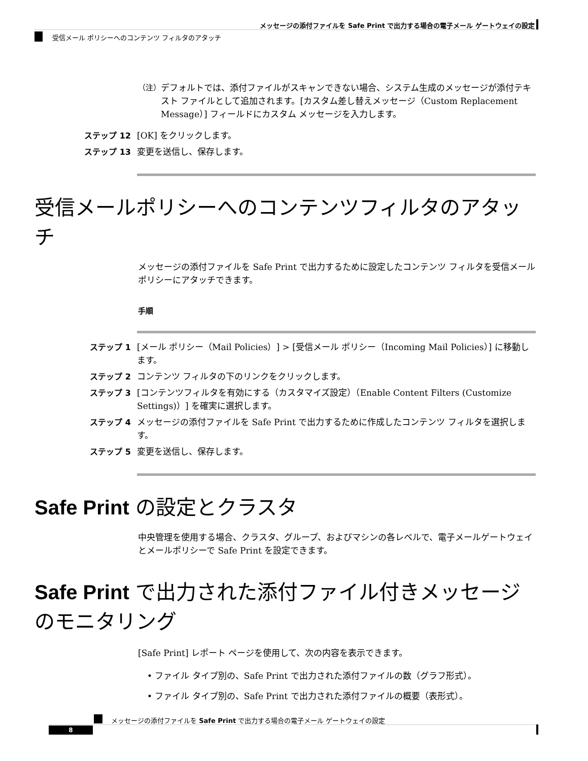メッセージの添付ファイルを Safe Print で出力する場合の電子メール ゲートウェイの設定
受信メール ポリシーへのコンテンツ フィルタのアタッチ
（注） デフォルトでは、添付ファイルがスキャンできない場合、システム生成のメッセージが添付テキスト ファイルとして追加されます。[カスタム差し替えメッセージ（Custom Replacement Message）] フィールドにカスタム メッセージを入力します。
ステップ 12 [OK] をクリックします。
ステップ 13 変更を送信し、保存します。
受信メールポリシーへのコンテンツフィルタのアタッチ
メッセージの添付ファイルを Safe Print で出力するために設定したコンテンツ フィルタを受信メール ポリシーにアタッチできます。
手順
ステップ 1 [メール ポリシー（Mail Policies）] > [受信メール ポリシー（Incoming Mail Policies）] に移動します。
ステップ 2 コンテンツ フィルタの下のリンクをクリックします。
ステップ 3 [コンテンツフィルタを有効にする（カスタマイズ設定）（Enable Content Filters (Customize Settings)）] を確実に選択します。
ステップ 4 メッセージの添付ファイルを Safe Print で出力するために作成したコンテンツ フィルタを選択します。
ステップ 5 変更を送信し、保存します。
Safe Print の設定とクラスタ
中央管理を使用する場合、クラスタ、グループ、およびマシンの各レベルで、電子メールゲートウェイとメールポリシーで Safe Print を設定できます。
Safe Print で出力された添付ファイル付きメッセージのモニタリング
[Safe Print] レポート ページを使用して、次の内容を表示できます。
• ファイル タイプ別の、Safe Print で出力された添付ファイルの数（グラフ形式）。
• ファイル タイプ別の、Safe Print で出力された添付ファイルの概要（表形式）。
メッセージの添付ファイルを Safe Print で出力する場合の電子メール ゲートウェイの設定
8